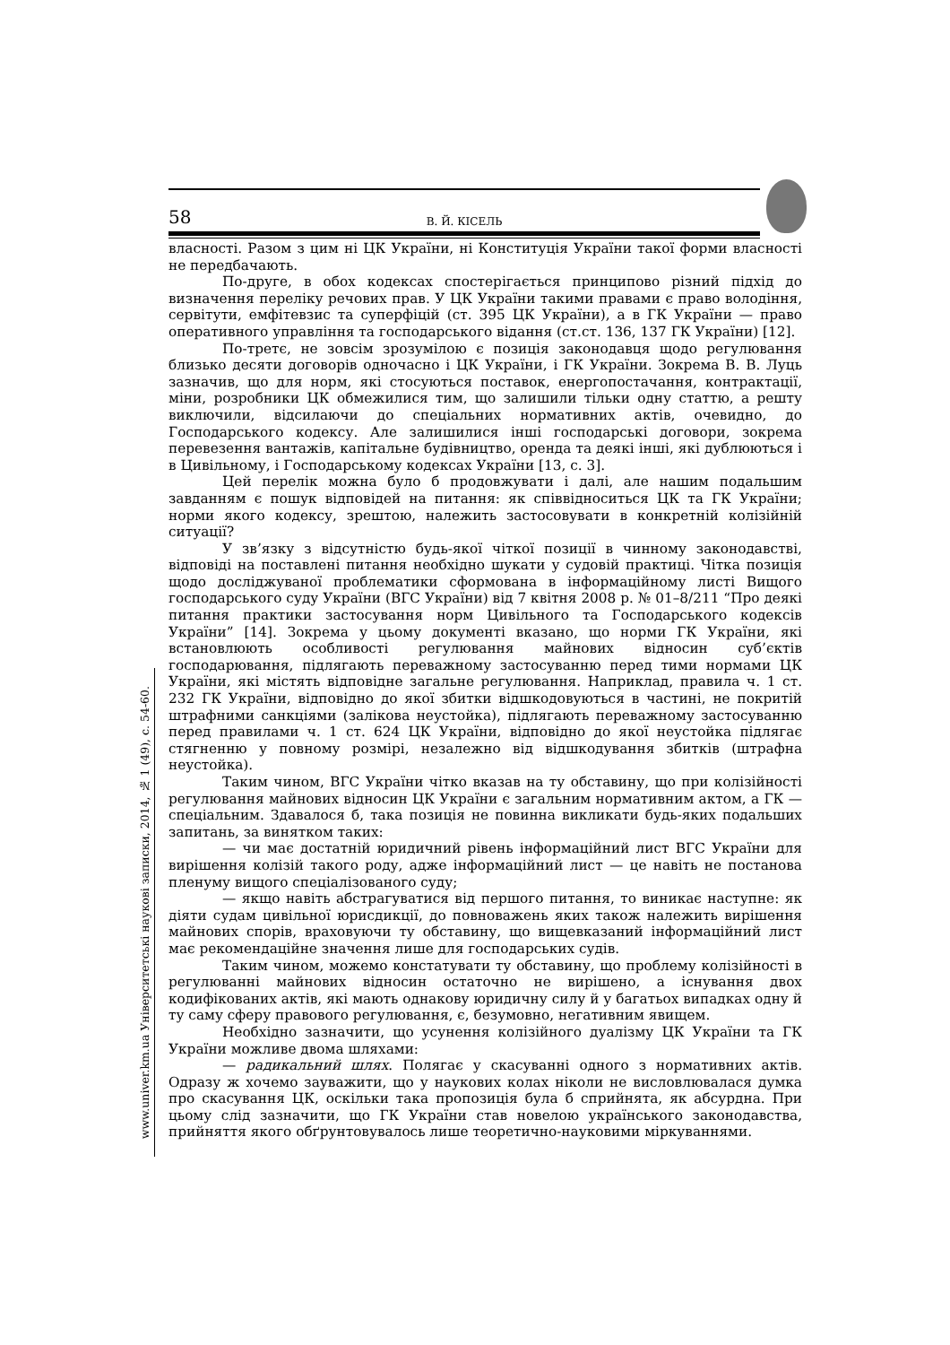58 В. Й. КІСЕЛЬ
www.univer.km.ua Університетські наукові записки, 2014, № 1 (49), с. 54-60.
власності. Разом з цим ні ЦК України, ні Конституція України такої форми власності не передбачають.
По-друге, в обох кодексах спостерігається принципово різний підхід до визначення переліку речових прав. У ЦК України такими правами є право володіння, сервітути, емфітевзис та суперфіцій (ст. 395 ЦК України), а в ГК України — право оперативного управління та господарського відання (ст.ст. 136, 137 ГК України) [12].
По-третє, не зовсім зрозумілою є позиція законодавця щодо регулювання близько десяти договорів одночасно і ЦК України, і ГК України. Зокрема В. В. Луць зазначив, що для норм, які стосуються поставок, енергопостачання, контрактації, міни, розробники ЦК обмежилися тим, що залишили тільки одну статтю, а решту виключили, відсилаючи до спеціальних нормативних актів, очевидно, до Господарського кодексу. Але залишилися інші господарські договори, зокрема перевезення вантажів, капітальне будівництво, оренда та деякі інші, які дублюються і в Цивільному, і Господарському кодексах України [13, с. 3].
Цей перелік можна було б продовжувати і далі, але нашим подальшим завданням є пошук відповідей на питання: як співвідноситься ЦК та ГК України; норми якого кодексу, зрештою, належить застосовувати в конкретній колізійній ситуації?
У зв’язку з відсутністю будь-якої чіткої позиції в чинному законодавстві, відповіді на поставлені питання необхідно шукати у судовій практиці. Чітка позиція щодо досліджуваної проблематики сформована в інформаційному листі Вищого господарського суду України (ВГС України) від 7 квітня 2008 р. № 01–8/211 “Про деякі питання практики застосування норм Цивільного та Господарського кодексів України” [14]. Зокрема у цьому документі вказано, що норми ГК України, які встановлюють особливості регулювання майнових відносин суб’єктів господарювання, підлягають переважному застосуванню перед тими нормами ЦК України, які містять відповідне загальне регулювання. Наприклад, правила ч. 1 ст. 232 ГК України, відповідно до якої збитки відшкодовуються в частині, не покритій штрафними санкціями (залікова неустойка), підлягають переважному застосуванню перед правилами ч. 1 ст. 624 ЦК України, відповідно до якої неустойка підлягає стягненню у повному розмірі, незалежно від відшкодування збитків (штрафна неустойка).
Таким чином, ВГС України чітко вказав на ту обставину, що при колізійності регулювання майнових відносин ЦК України є загальним нормативним актом, а ГК — спеціальним. Здавалося б, така позиція не повинна викликати будь-яких подальших запитань, за винятком таких:
— чи має достатній юридичний рівень інформаційний лист ВГС України для вирішення колізій такого роду, адже інформаційний лист — це навіть не постанова пленуму вищого спеціалізованого суду;
— якщо навіть абстрагуватися від першого питання, то виникає наступне: як діяти судам цивільної юрисдикції, до повноважень яких також належить вирішення майнових спорів, враховуючи ту обставину, що вищевказаний інформаційний лист має рекомендаційне значення лише для господарських судів.
Таким чином, можемо констатувати ту обставину, що проблему колізійності в регулюванні майнових відносин остаточно не вирішено, а існування двох кодифікованих актів, які мають однакову юридичну силу й у багатьох випадках одну й ту саму сферу правового регулювання, є, безумовно, негативним явищем.
Необхідно зазначити, що усунення колізійного дуалізму ЦК України та ГК України можливе двома шляхами:
— радикальний шлях. Полягає у скасуванні одного з нормативних актів. Одразу ж хочемо зауважити, що у наукових колах ніколи не висловлювалася думка про скасування ЦК, оскільки така пропозиція була б сприйнята, як абсурдна. При цьому слід зазначити, що ГК України став новелою українського законодавства, прийняття якого обґрунтовувалось лише теоретично-науковими міркуваннями.